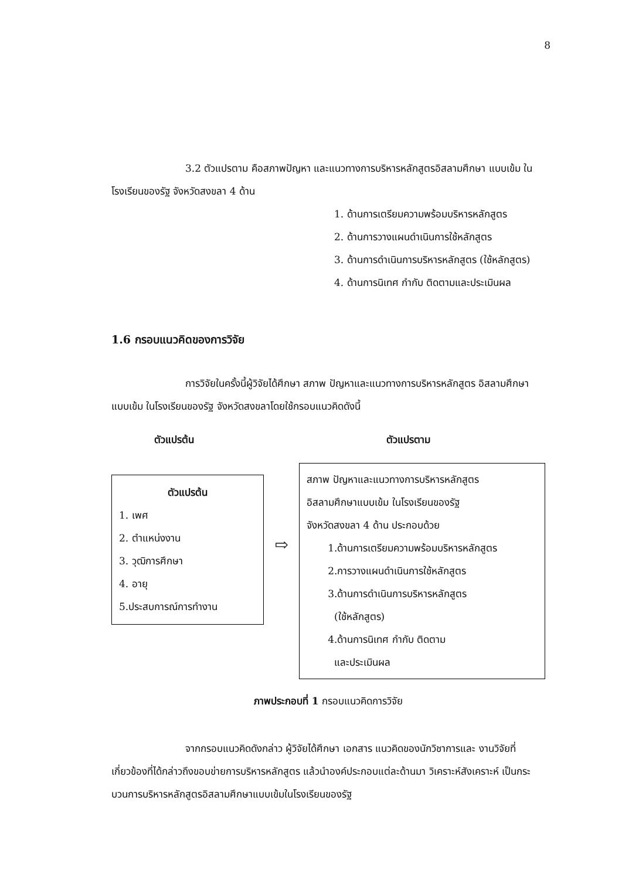8
3.2 ตัวแปรตาม คือสภาพปัญหา และแนวทางการบริหารหลักสูตรอิสลามศึกษา แบบเข้ม ในโรงเรียนของรัฐ จังหวัดสงขลา 4 ด้าน
1. ด้านการเตรียมความพร้อมบริหารหลักสูตร
2. ด้านการวางแผนดำเนินการใช้หลักสูตร
3. ด้านการดำเนินการบริหารหลักสูตร (ใช้หลักสูตร)
4. ด้านการนิเทศ กำกับ ติดตามและประเมินผล
1.6 กรอบแนวคิดของการวิจัย
การวิจัยในครั้งนี้ผู้วิจัยได้ศึกษา สภาพ ปัญหาและแนวทางการบริหารหลักสูตร อิสลามศึกษาแบบเข้ม ในโรงเรียนของรัฐ จังหวัดสงขลาโดยใช้กรอบแนวคิดดังนี้
ตัวแปรต้น ตัวแปรตาม
ตัวแปรต้น
1. เพศ
2. ตำแหน่งงาน
3. วุฒิการศึกษา
4. อายุ
5.ประสบการณ์การทำงาน
⇨
สภาพ ปัญหาและแนวทางการบริหารหลักสูตร
อิสลามศึกษาแบบเข้ม ในโรงเรียนของรัฐ
จังหวัดสงขลา 4 ด้าน ประกอบด้วย
1.ด้านการเตรียมความพร้อมบริหารหลักสูตร
2.การวางแผนดำเนินการใช้หลักสูตร
3.ด้านการดำเนินการบริหารหลักสูตร
(ใช้หลักสูตร)
4.ด้านการนิเทศ กำกับ ติดตาม
และประเมินผล
ภาพประกอบที่ 1 กรอบแนวคิดการวิจัย
จากกรอบแนวคิดดังกล่าว ผู้วิจัยได้ศึกษา เอกสาร แนวคิดของนักวิชาการและ งานวิจัยที่เกี่ยวข้องที่ได้กล่าวถึงขอบข่ายการบริหารหลักสูตร แล้วนำองค์ประกอบแต่ละด้านมา วิเคราะห์สังเคราะห์ เป็นกระบวนการบริหารหลักสูตรอิสลามศึกษาแบบเข้มในโรงเรียนของรัฐ